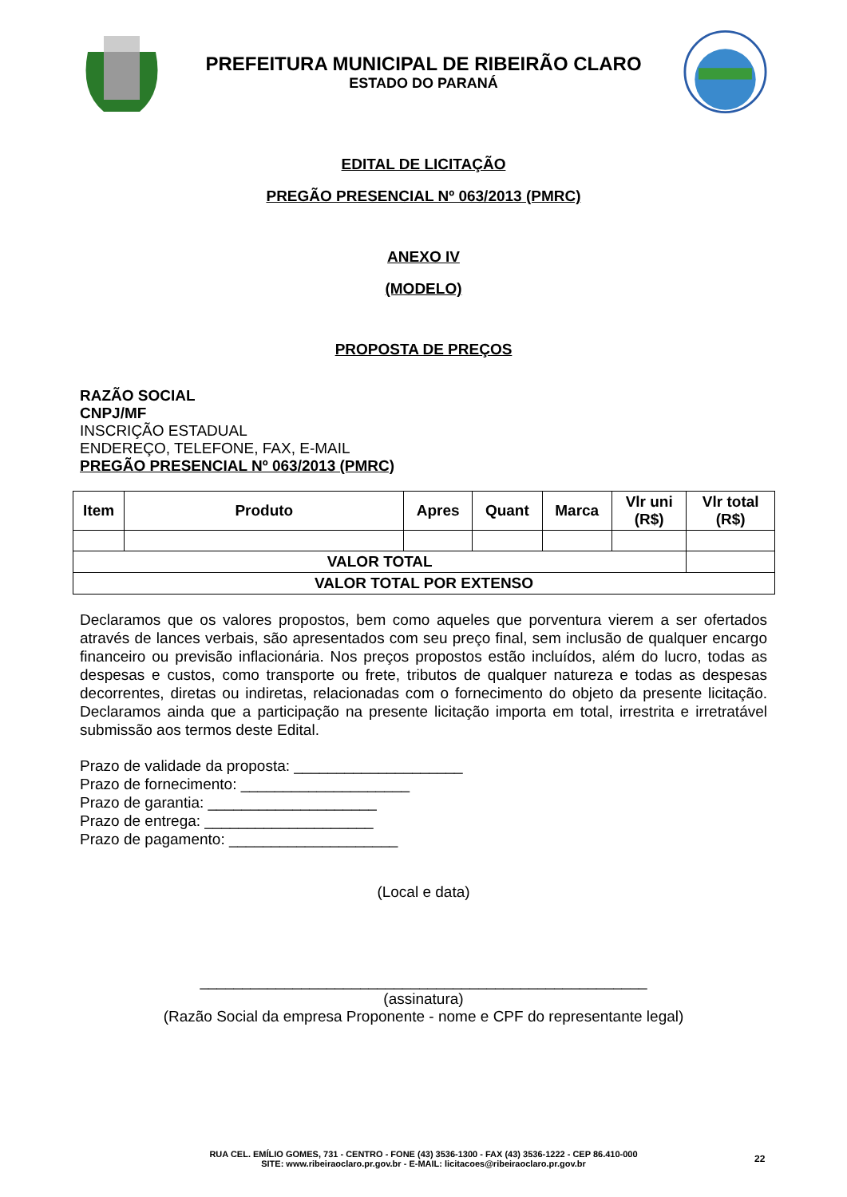PREFEITURA MUNICIPAL DE RIBEIRÃO CLARO
ESTADO DO PARANÁ
EDITAL DE LICITAÇÃO
PREGÃO PRESENCIAL Nº 063/2013 (PMRC)
ANEXO IV
(MODELO)
PROPOSTA DE PREÇOS
RAZÃO SOCIAL
CNPJ/MF
INSCRIÇÃO ESTADUAL
ENDEREÇO, TELEFONE, FAX, E-MAIL
PREGÃO PRESENCIAL Nº 063/2013 (PMRC)
| Item | Produto | Apres | Quant | Marca | Vlr uni (R$) | Vlr total (R$) |
| --- | --- | --- | --- | --- | --- | --- |
| VALOR TOTAL | | | | | | |
| VALOR TOTAL POR EXTENSO | | | | | | |
Declaramos que os valores propostos, bem como aqueles que porventura vierem a ser ofertados através de lances verbais, são apresentados com seu preço final, sem inclusão de qualquer encargo financeiro ou previsão inflacionária. Nos preços propostos estão incluídos, além do lucro, todas as despesas e custos, como transporte ou frete, tributos de qualquer natureza e todas as despesas decorrentes, diretas ou indiretas, relacionadas com o fornecimento do objeto da presente licitação. Declaramos ainda que a participação na presente licitação importa em total, irrestrita e irretratável submissão aos termos deste Edital.
Prazo de validade da proposta: ____________________
Prazo de fornecimento: ____________________
Prazo de garantia: ____________________
Prazo de entrega: ____________________
Prazo de pagamento: ____________________
(Local e data)
_____________________________________________________
(assinatura)
(Razão Social da empresa Proponente - nome e CPF do representante legal)
RUA CEL. EMÍLIO GOMES, 731 - CENTRO - FONE (43) 3536-1300 - FAX (43) 3536-1222 - CEP 86.410-000
SITE: www.ribeiraoclaro.pr.gov.br - E-MAIL: licitacoes@ribeiraoclaro.pr.gov.br
22